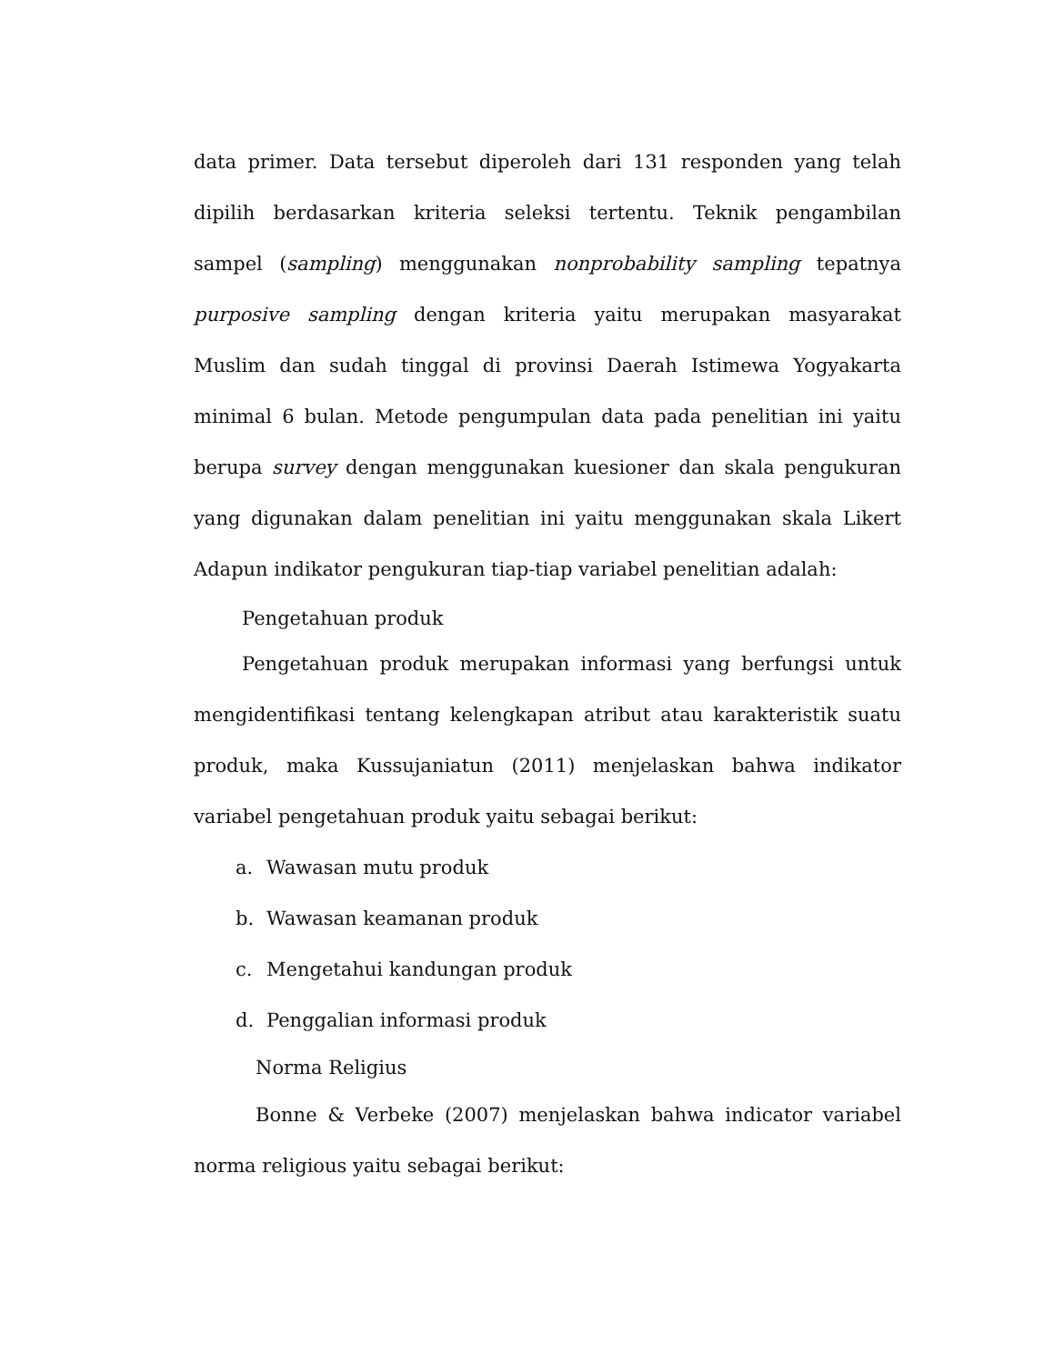data primer. Data tersebut diperoleh dari 131 responden yang telah dipilih berdasarkan kriteria seleksi tertentu. Teknik pengambilan sampel (sampling) menggunakan nonprobability sampling tepatnya purposive sampling dengan kriteria yaitu merupakan masyarakat Muslim dan sudah tinggal di provinsi Daerah Istimewa Yogyakarta minimal 6 bulan. Metode pengumpulan data pada penelitian ini yaitu berupa survey dengan menggunakan kuesioner dan skala pengukuran yang digunakan dalam penelitian ini yaitu menggunakan skala Likert Adapun indikator pengukuran tiap-tiap variabel penelitian adalah:
Pengetahuan produk
Pengetahuan produk merupakan informasi yang berfungsi untuk mengidentifikasi tentang kelengkapan atribut atau karakteristik suatu produk, maka Kussujaniatun (2011) menjelaskan bahwa indikator variabel pengetahuan produk yaitu sebagai berikut:
a. Wawasan mutu produk
b. Wawasan keamanan produk
c. Mengetahui kandungan produk
d. Penggalian informasi produk
Norma Religius
Bonne & Verbeke (2007) menjelaskan bahwa indicator variabel norma religious yaitu sebagai berikut: